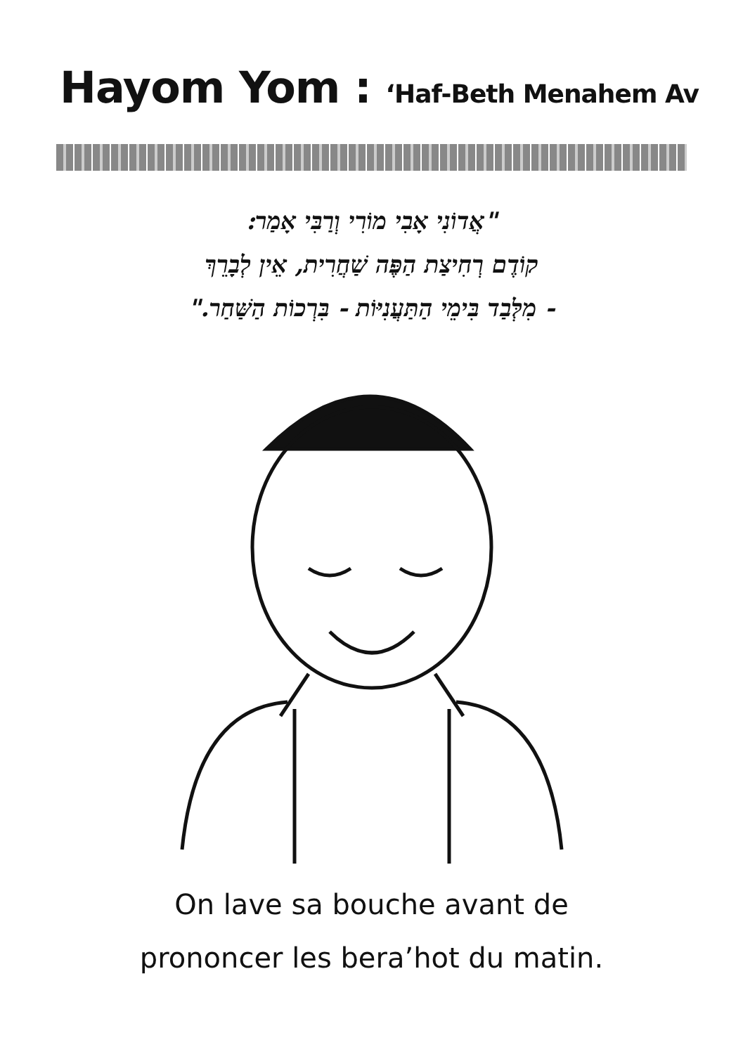Hayom Yom : ‘Haf-Beth Menahem Av
"אֲדוֹנִי אָבִי מוֹרִי וְרַבִּי אָמַר:
קוֹדֶם רְחִיצַת הַפֶּה שַׁחֲרִית, אֵין לְבָרֵךְ
- מִלְּבַד בִּימֵי הַתַּעֲנִיּוֹת - בִּרְכוֹת הַשַּׁחַר."
On lave sa bouche avant de
prononcer les bera’hot du matin.